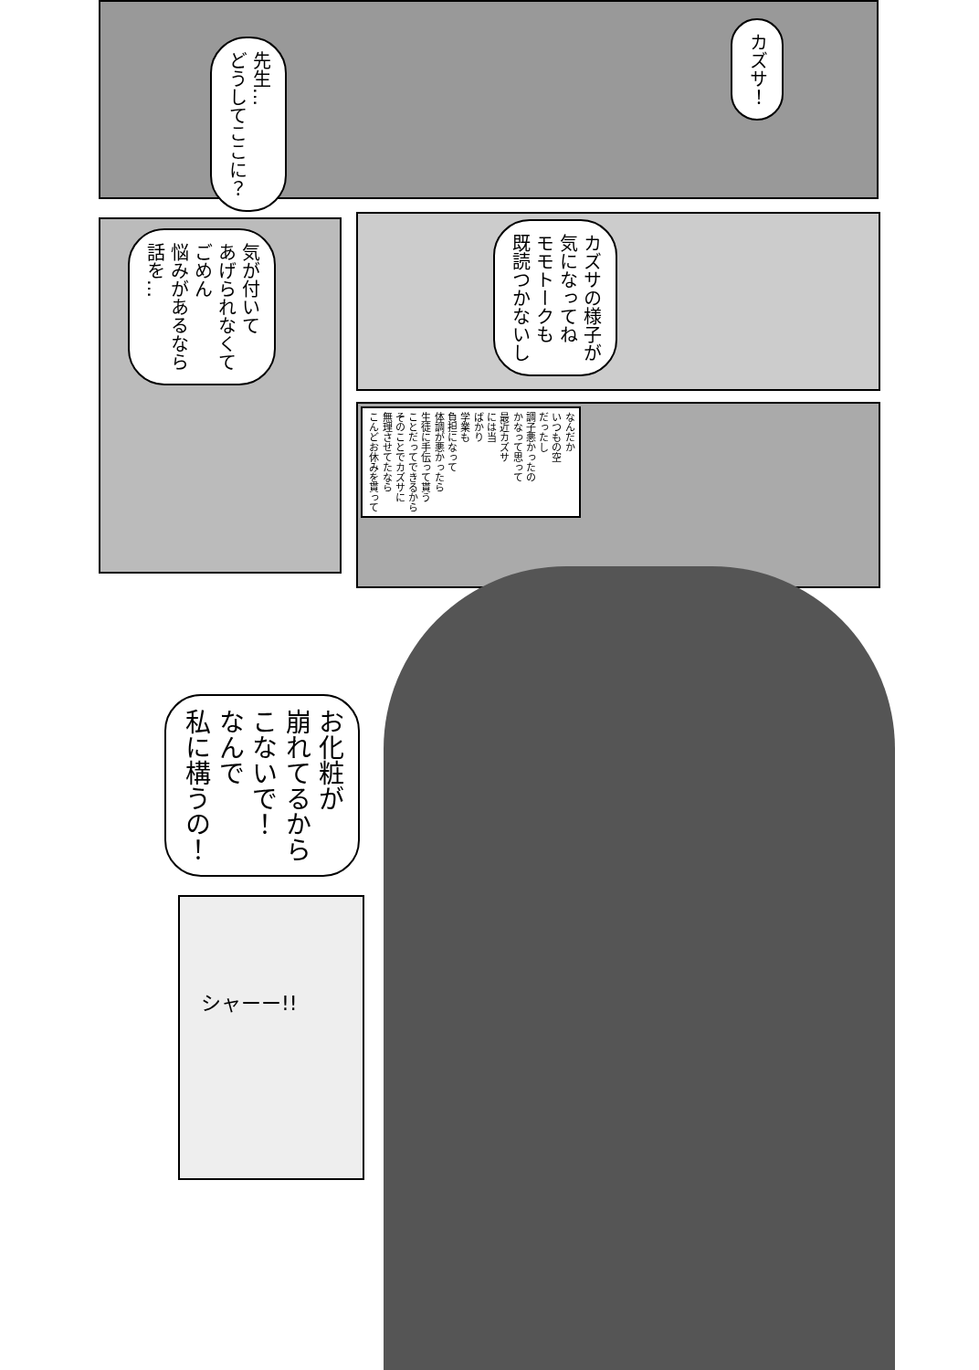カズサ！
先生…
どうしてここに？
カズサの様子が
気になってね
モモトークも
既読つかないし
気が付いて
あげられなくて
ごめん
悩みがあるなら
話を…
なんだか
いつもの空
だったし
調子悪かったの
かなって思って
最近カズサ
には当
ばかり
学業も
負担になって
体調が悪かったら
生徒に手伝って貰う
ことだってできるから
そのことでカズサに
無理させてたなら
こんどお休みを貰って
お化粧が
崩れてるから
こないで！
なんで
私に構うの！
シャーー!!